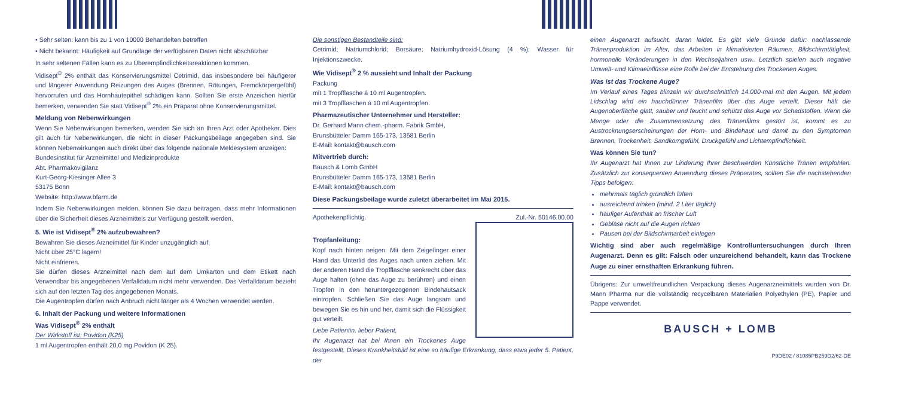• Sehr selten: kann bis zu 1 von 10000 Behandelten betreffen
• Nicht bekannt: Häufigkeit auf Grundlage der verfügbaren Daten nicht abschätzbar
In sehr seltenen Fällen kann es zu Überempfindlichkeitsreaktionen kommen.
Vidisept<sup>®</sup> 2% enthält das Konservierungsmittel Cetrimid, das insbesondere bei häufigerer und längerer Anwendung Reizungen des Auges (Brennen, Rötungen, Fremdkörpergefühl) hervorrufen und das Hornhautepithel schädigen kann. Sollten Sie erste Anzeichen hierfür bemerken, verwenden Sie statt Vidisept<sup>®</sup> 2% ein Präparat ohne Konservierungsmittel.
Meldung von Nebenwirkungen
Wenn Sie Nebenwirkungen bemerken, wenden Sie sich an Ihren Arzt oder Apotheker. Dies gilt auch für Nebenwirkungen, die nicht in dieser Packungsbeilage angegeben sind. Sie können Nebenwirkungen auch direkt über das folgende nationale Meldesystem anzeigen:
Bundesinstitut für Arzneimittel und Medizinprodukte
Abt. Pharmakovigilanz
Kurt-Georg-Kiesinger Allee 3
53175 Bonn
Website: http://www.bfarm.de
Indem Sie Nebenwirkungen melden, können Sie dazu beitragen, dass mehr Informationen über die Sicherheit dieses Arzneimittels zur Verfügung gestellt werden.
5. Wie ist Vidisept<sup>®</sup> 2% aufzubewahren?
Bewahren Sie dieses Arzneimittel für Kinder unzugänglich auf.
Nicht über 25°C lagern!
Nicht einfrieren.
Sie dürfen dieses Arzneimittel nach dem auf dem Umkarton und dem Etikett nach Verwendbar bis angegebenen Verfalldatum nicht mehr verwenden. Das Verfalldatum bezieht sich auf den letzten Tag des angegebenen Monats.
Die Augentropfen dürfen nach Anbruch nicht länger als 4 Wochen verwendet werden.
6. Inhalt der Packung und weitere Informationen
Was Vidisept<sup>®</sup> 2% enthält
Der Wirkstoff ist: Povidon (K25)
1 ml Augentropfen enthält 20,0 mg Povidon (K 25).
Die sonstigen Bestandteile sind:
Cetrimid; Natriumchlorid; Borsäure; Natriumhydroxid-Lösung (4 %); Wasser für Injektionszwecke.
Wie Vidisept<sup>®</sup> 2 % aussieht und Inhalt der Packung
Packung
mit 1 Tropfflasche á 10 ml Augentropfen.
mit 3 Tropfflaschen á 10 ml Augentropfen.
Pharmazeutischer Unternehmer und Hersteller:
Dr. Gerhard Mann chem.-pharm. Fabrik GmbH,
Brunsbütteler Damm 165-173, 13581 Berlin
E-Mail: kontakt@bausch.com
Mitvertrieb durch:
Bausch & Lomb GmbH
Brunsbütteler Damm 165-173, 13581 Berlin
E-Mail: kontakt@bausch.com
Diese Packungsbeilage wurde zuletzt überarbeitet im Mai 2015.
Apothekenpflichtig. Zul.-Nr. 50146.00.00
Tropfanleitung:
Kopf nach hinten neigen. Mit dem Zeigefinger einer Hand das Unterlid des Auges nach unten ziehen. Mit der anderen Hand die Tropfflasche senkrecht über das Auge halten (ohne das Auge zu berühren) und einen Tropfen in den heruntergezogenen Bindehautsack eintropfen. Schließen Sie das Auge langsam und bewegen Sie es hin und her, damit sich die Flüssigkeit gut verteilt.
Liebe Patientin, lieber Patient,
Ihr Augenarzt hat bei Ihnen ein Trockenes Auge festgestellt. Dieses Krankheitsbild ist eine so häufige Erkrankung, dass etwa jeder 5. Patient, der
einen Augenarzt aufsucht, daran leidet. Es gibt viele Gründe dafür: nachlassende Tränenproduktion im Alter, das Arbeiten in klimatisierten Räumen, Bildschirmtätigkeit, hormonelle Veränderungen in den Wechseljahren usw.. Letztlich spielen auch negative Umwelt- und Klimaeinflüsse eine Rolle bei der Entstehung des Trockenen Auges.
Was ist das Trockene Auge?
Im Verlauf eines Tages blinzeln wir durchschnittlich 14.000-mal mit den Augen. Mit jedem Lidschlag wird ein hauchdünner Tränenfilm über das Auge verteilt. Dieser hält die Augenoberfläche glatt, sauber und feucht und schützt das Auge vor Schadstoffen. Wenn die Menge oder die Zusammensetzung des Tränenfilms gestört ist, kommt es zu Austrocknungserscheinungen der Horn- und Bindehaut und damit zu den Symptomen Brennen, Trockenheit, Sandkorngefühl, Druckgefühl und Lichtempfindlichkeit.
Was können Sie tun?
Ihr Augenarzt hat Ihnen zur Linderung Ihrer Beschwerden Künstliche Tränen empfohlen. Zusätzlich zur konsequenten Anwendung dieses Präparates, sollten Sie die nachstehenden Tipps befolgen:
mehrmals täglich gründlich lüften
ausreichend trinken (mind. 2 Liter täglich)
häufiger Aufenthalt an frischer Luft
Gebläse nicht auf die Augen richten
Pausen bei der Bildschirmarbeit einlegen
Wichtig sind aber auch regelmäßige Kontrolluntersuchungen durch Ihren Augenarzt. Denn es gilt: Falsch oder unzureichend behandelt, kann das Trockene Auge zu einer ernsthaften Erkrankung führen.
Übrigens: Zur umweltfreundlichen Verpackung dieses Augenarzneimittels wurden von Dr. Mann Pharma nur die vollständig recycelbaren Materialien Polyethylen (PE), Papier und Pappe verwendet.
BAUSCH + LOMB
P9DE02 / 81085PB259D2/62-DE